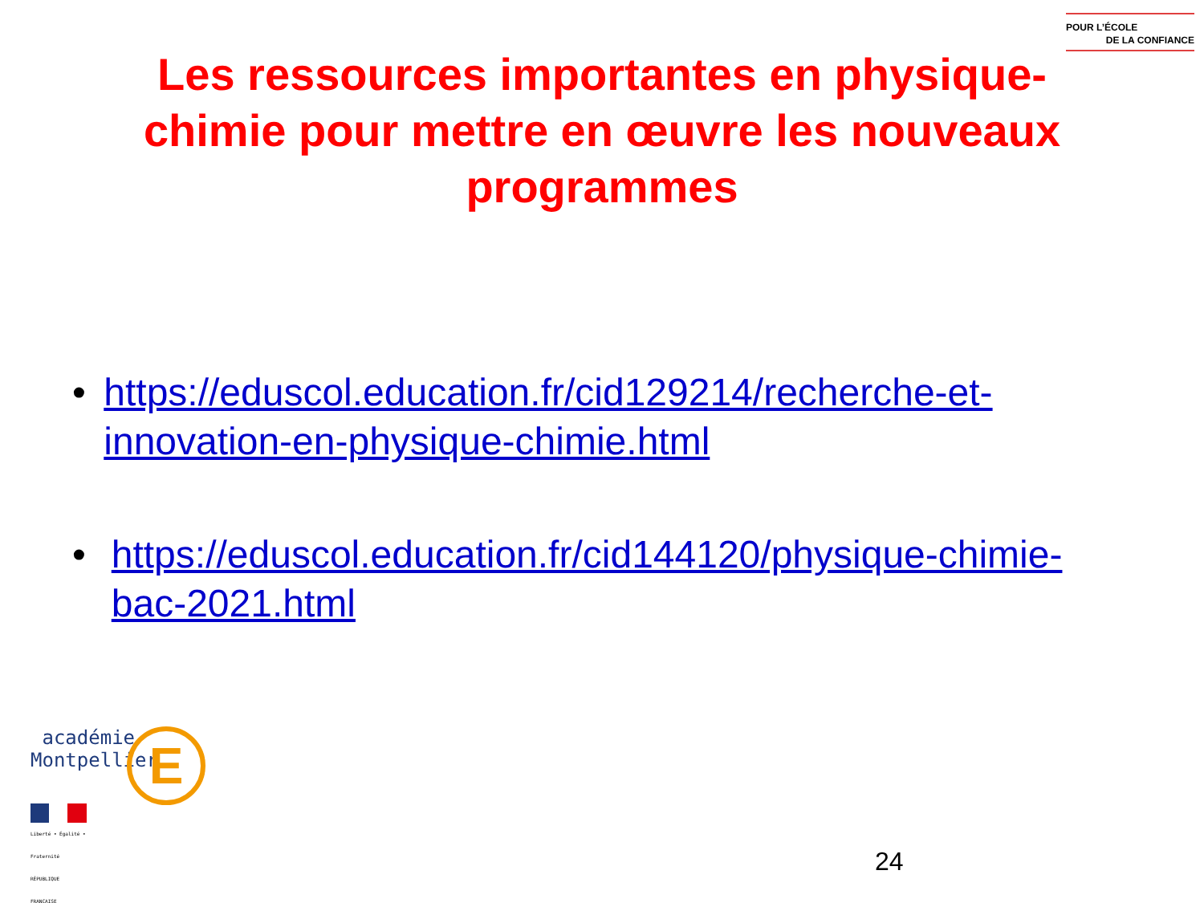POUR L’ÉCOLE
DE LA CONFIANCE
Les ressources importantes en physique-chimie pour mettre en œuvre les nouveaux programmes
• https://eduscol.education.fr/cid129214/recherche-et-innovation-en-physique-chimie.html
• https://eduscol.education.fr/cid144120/physique-chimie-bac-2021.html
E
académie
Montpellier
Liberté • Égalité • Fraternité
RÉPUBLIQUE FRANÇAISE
24